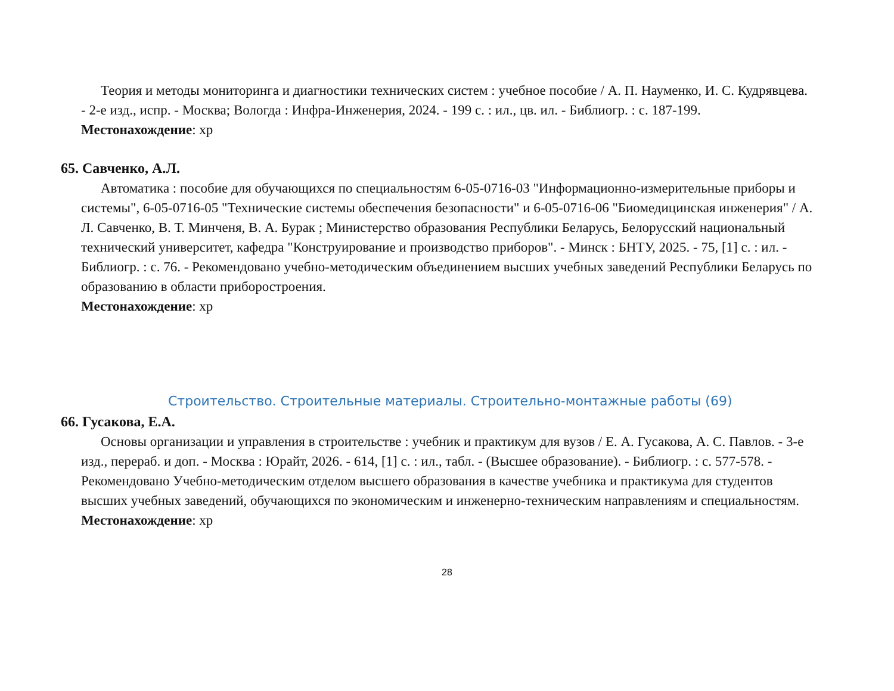Теория и методы мониторинга и диагностики технических систем : учебное пособие / А. П. Науменко, И. С. Кудрявцева. - 2-е изд., испр. - Москва; Вологда : Инфра-Инженерия, 2024. - 199 с. : ил., цв. ил. - Библиогр. : с. 187-199.
Местонахождение: хр
65. Савченко, А.Л.
Автоматика : пособие для обучающихся по специальностям 6-05-0716-03 "Информационно-измерительные приборы и системы", 6-05-0716-05 "Технические системы обеспечения безопасности" и 6-05-0716-06 "Биомедицинская инженерия" / А. Л. Савченко, В. Т. Минченя, В. А. Бурак ; Министерство образования Республики Беларусь, Белорусский национальный технический университет, кафедра "Конструирование и производство приборов". - Минск : БНТУ, 2025. - 75, [1] с. : ил. - Библиогр. : с. 76. - Рекомендовано учебно-методическим объединением высших учебных заведений Республики Беларусь по образованию в области приборостроения.
Местонахождение: хр
Строительство. Строительные материалы. Строительно-монтажные работы (69)
66. Гусакова, Е.А.
Основы организации и управления в строительстве : учебник и практикум для вузов / Е. А. Гусакова, А. С. Павлов. - 3-е изд., перераб. и доп. - Москва : Юрайт, 2026. - 614, [1] с. : ил., табл. - (Высшее образование). - Библиогр. : с. 577-578. - Рекомендовано Учебно-методическим отделом высшего образования в качестве учебника и практикума для студентов высших учебных заведений, обучающихся по экономическим и инженерно-техническим направлениям и специальностям.
Местонахождение: хр
28